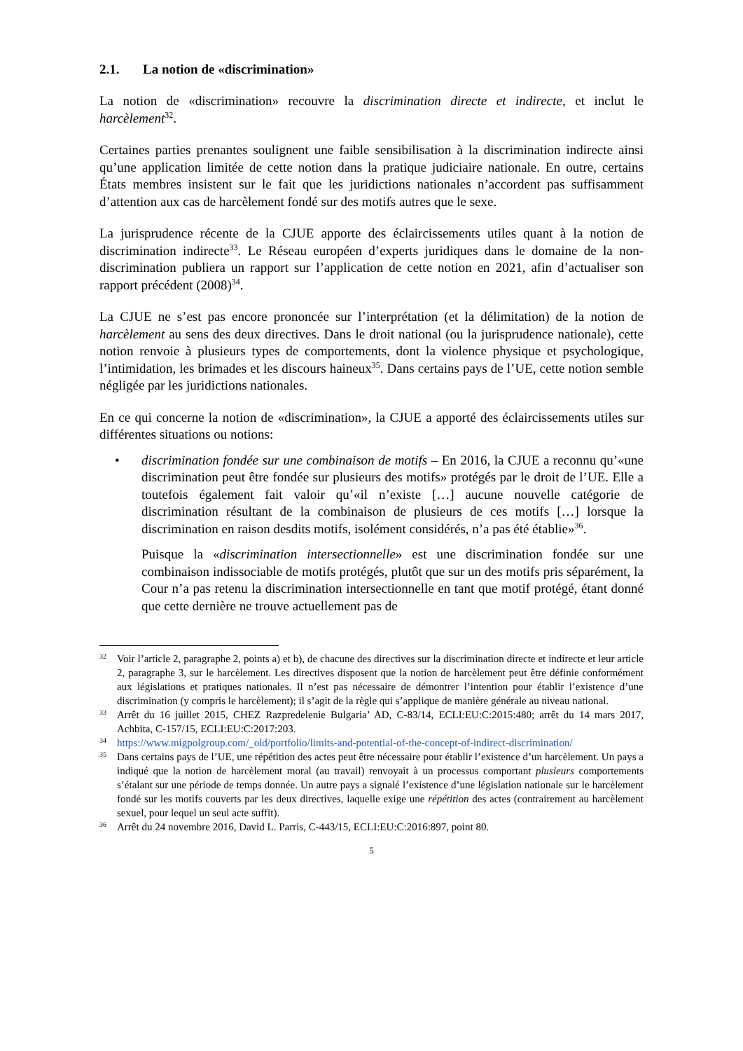2.1. La notion de «discrimination»
La notion de «discrimination» recouvre la discrimination directe et indirecte, et inclut le harcèlement<sup>32</sup>.
Certaines parties prenantes soulignent une faible sensibilisation à la discrimination indirecte ainsi qu’une application limitée de cette notion dans la pratique judiciaire nationale. En outre, certains États membres insistent sur le fait que les juridictions nationales n’accordent pas suffisamment d’attention aux cas de harcèlement fondé sur des motifs autres que le sexe.
La jurisprudence récente de la CJUE apporte des éclaircissements utiles quant à la notion de discrimination indirecte<sup>33</sup>. Le Réseau européen d’experts juridiques dans le domaine de la non-discrimination publiera un rapport sur l’application de cette notion en 2021, afin d’actualiser son rapport précédent (2008)<sup>34</sup>.
La CJUE ne s’est pas encore prononcée sur l’interprétation (et la délimitation) de la notion de harcèlement au sens des deux directives. Dans le droit national (ou la jurisprudence nationale), cette notion renvoie à plusieurs types de comportements, dont la violence physique et psychologique, l’intimidation, les brimades et les discours haineux<sup>35</sup>. Dans certains pays de l’UE, cette notion semble négligée par les juridictions nationales.
En ce qui concerne la notion de «discrimination», la CJUE a apporté des éclaircissements utiles sur différentes situations ou notions:
• discrimination fondée sur une combinaison de motifs – En 2016, la CJUE a reconnu qu’«une discrimination peut être fondée sur plusieurs des motifs» protégés par le droit de l’UE. Elle a toutefois également fait valoir qu’«il n’existe […] aucune nouvelle catégorie de discrimination résultant de la combinaison de plusieurs de ces motifs […] lorsque la discrimination en raison desdits motifs, isolément considérés, n’a pas été établie»<sup>36</sup>.
Puisque la «discrimination intersectionnelle» est une discrimination fondée sur une combinaison indissociable de motifs protégés, plutôt que sur un des motifs pris séparément, la Cour n’a pas retenu la discrimination intersectionnelle en tant que motif protégé, étant donné que cette dernière ne trouve actuellement pas de
32 Voir l’article 2, paragraphe 2, points a) et b), de chacune des directives sur la discrimination directe et indirecte et leur article 2, paragraphe 3, sur le harcèlement. Les directives disposent que la notion de harcèlement peut être définie conformément aux législations et pratiques nationales. Il n’est pas nécessaire de démontrer l’intention pour établir l’existence d’une discrimination (y compris le harcèlement); il s’agit de la règle qui s’applique de manière générale au niveau national.
33 Arrêt du 16 juillet 2015, CHEZ Razpredelenie Bulgaria’ AD, C-83/14, ECLI:EU:C:2015:480; arrêt du 14 mars 2017, Achbita, C-157/15, ECLI:EU:C:2017:203.
34 https://www.migpolgroup.com/_old/portfolio/limits-and-potential-of-the-concept-of-indirect-discrimination/
35 Dans certains pays de l’UE, une répétition des actes peut être nécessaire pour établir l’existence d’un harcèlement. Un pays a indiqué que la notion de harcèlement moral (au travail) renvoyait à un processus comportant plusieurs comportements s’étalant sur une période de temps donnée. Un autre pays a signalé l’existence d’une législation nationale sur le harcèlement fondé sur les motifs couverts par les deux directives, laquelle exige une répétition des actes (contrairement au harcèlement sexuel, pour lequel un seul acte suffit).
36 Arrêt du 24 novembre 2016, David L. Parris, C-443/15, ECLI:EU:C:2016:897, point 80.
5